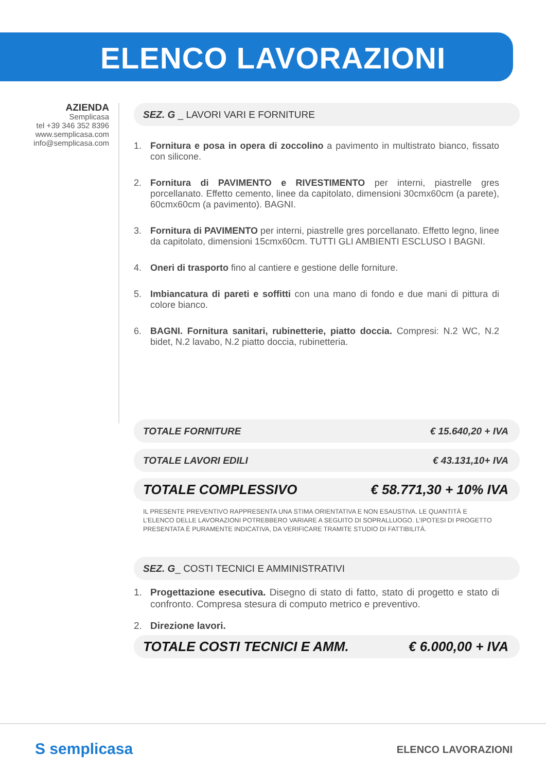ELENCO LAVORAZIONI
AZIENDA
Semplicasa
tel +39 346 352 8396
www.semplicasa.com
info@semplicasa.com
SEZ. G _ LAVORI VARI E FORNITURE
1. Fornitura e posa in opera di zoccolino a pavimento in multistrato bianco, fissato con silicone.
2. Fornitura di PAVIMENTO e RIVESTIMENTO per interni, piastrelle gres porcellanato. Effetto cemento, linee da capitolato, dimensioni 30cmx60cm (a parete), 60cmx60cm (a pavimento). BAGNI.
3. Fornitura di PAVIMENTO per interni, piastrelle gres porcellanato. Effetto legno, linee da capitolato, dimensioni 15cmx60cm. TUTTI GLI AMBIENTI ESCLUSO I BAGNI.
4. Oneri di trasporto fino al cantiere e gestione delle forniture.
5. Imbiancatura di pareti e soffitti con una mano di fondo e due mani di pittura di colore bianco.
6. BAGNI. Fornitura sanitari, rubinetterie, piatto doccia. Compresi: N.2 WC, N.2 bidet, N.2 lavabo, N.2 piatto doccia, rubinetteria.
TOTALE FORNITURE € 15.640,20 + IVA
TOTALE LAVORI EDILI € 43.131,10+ IVA
TOTALE COMPLESSIVO € 58.771,30 + 10% IVA
IL PRESENTE PREVENTIVO RAPPRESENTA UNA STIMA ORIENTATIVA E NON ESAUSTIVA. LE QUANTITÀ E L’ELENCO DELLE LAVORAZIONI POTREBBERO VARIARE A SEGUITO DI SOPRALLUOGO. L’IPOTESI DI PROGETTO PRESENTATA È PURAMENTE INDICATIVA, DA VERIFICARE TRAMITE STUDIO DI FATTIBILITÀ.
SEZ. G_ COSTI TECNICI E AMMINISTRATIVI
1. Progettazione esecutiva. Disegno di stato di fatto, stato di progetto e stato di confronto. Compresa stesura di computo metrico e preventivo.
2. Direzione lavori.
TOTALE COSTI TECNICI E AMM. € 6.000,00 + IVA
S semplicasa ELENCO LAVORAZIONI